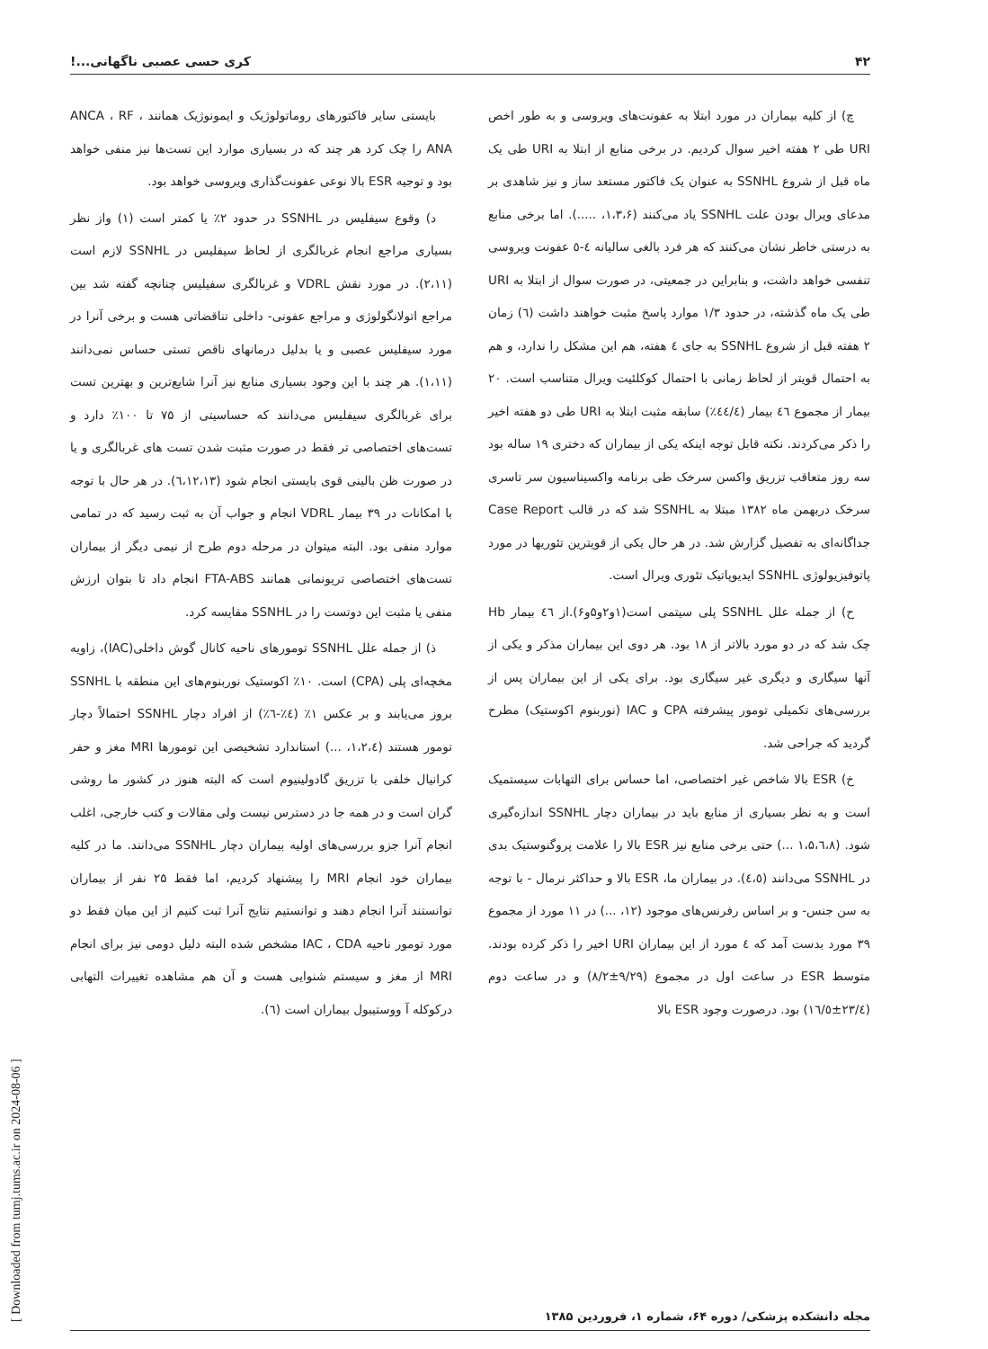۴۲ کری حسی عصبی ناگهانی...!
چ) از کلیه بیماران در مورد ابتلا به عفونت‌های ویروسی و به طور اخص URI طی ۲ هفته اخیر سوال کردیم. در برخی منابع از ابتلا به URI طی یک ماه قبل از شروع SSNHL به عنوان یک فاکتور مستعد ساز و نیز شاهدی بر مدعای ویرال بودن علت SSNHL یاد می‌کنند (۱،۳،۶، .....). اما برخی منابع به درستی خاطر نشان می‌کنند که هر فرد بالغی سالیانه ٤-٥ عفونت ویروسی تنفسی خواهد داشت، و بنابراین در جمعیتی، در صورت سوال از ابتلا به URI طی یک ماه گذشته، در حدود ۱/۳ موارد پاسخ مثبت خواهند داشت (٦) زمان ۲ هفته قبل از شروع SSNHL به جای ٤ هفته، هم این مشکل را ندارد، و هم به احتمال قویتر از لحاظ زمانی با احتمال کوکلئیت ویرال متناسب است. ۲۰ بیمار از مجموع ٤٦ بیمار (٤٤/٤٪) سابقه مثبت ابتلا به URI طی دو هفته اخیر را ذکر می‌کردند. نکته قابل توجه اینکه یکی از بیماران که دختری ۱۹ ساله بود سه روز متعاقب تزریق واکسن سرخک طی برنامه واکسیناسیون سر تاسری سرخک دربهمن ماه ۱۳۸۲ مبتلا به SSNHL شد که در قالب Case Report جداگانه‌ای به تفصیل گزارش شد. در هر حال یکی از قویترین تئوریها در مورد پاتوفیزیولوژی SSNHL ایدیوپاتیک تئوری ویرال است.
ح) از جمله علل SSNHL پلی سیتمی است(۱و۲و۵و۶).از ٤٦ بیمار Hb چک شد که در دو مورد بالاتر از ۱۸ بود. هر دوی این بیماران مذکر و یکی از آنها سیگاری و دیگری غیر سیگاری بود. برای یکی از این بیماران پس از بررسی‌های تکمیلی تومور پیشرفته CPA و IAC (نوربنوم اکوستیک) مطرح گردید که جراحی شد.
خ) ESR بالا شاخص غیر اختصاصی، اما حساس برای التهابات سیستمیک است و به نظر بسیاری از منابع باید در بیماران دچار SSNHL اندازه‌گیری شود. (۱،۵،٦،۸ ...) حتی برخی منابع نیز ESR بالا را علامت پروگنوستیک بدی در SSNHL می‌دانند (٤،٥). در بیماران ما، ESR بالا و حداکثر نرمال - با توجه به سن جنس- و بر اساس رفرنس‌های موجود (۱۲، ...) در ۱۱ مورد از مجموع ۳۹ مورد بدست آمد که ٤ مورد از این بیماران URI اخیر را ذکر کرده بودند. متوسط ESR در ساعت اول در مجموع (۹/۲۹±۸/۲) و در ساعت دوم (۲۳/٤±۱٦/٥) بود. درصورت وجود ESR بالا
بایستی سایر فاکتورهای روماتولوژیک و ایمونوژیک همانند ANCA ، RF ، ANA را چک کرد هر چند که در بسیاری موارد این تست‌ها نیز منفی خواهد بود و توجیه ESR بالا نوعی عفونت‌گذاری ویروسی خواهد بود.
د) وقوع سیفلیس در SSNHL در حدود ۲٪ یا کمتر است (۱) واز نظر بسیاری مراجع انجام غربالگری از لحاظ سیفلیس در SSNHL لازم است (۲،۱۱). در مورد نقش VDRL و غربالگری سفیلیس چنانچه گفته شد بین مراجع اتولانگولوژی و مراجع عفونی- داخلی تناقضاتی هست و برخی آنرا در مورد سیفلیس عصبی و یا بدلیل درمانهای ناقص تستی حساس نمی‌دانند (۱،۱۱). هر چند با این وجود بسیاری منابع نیز آنرا شایع‌ترین و بهترین تست برای غربالگری سیفلیس می‌دانند که حساسیتی از ۷۵ تا ۱۰۰٪ دارد و تست‌های اختصاصی تر فقط در صورت مثبت شدن تست های غربالگری و یا در صورت ظن بالینی قوی بایستی انجام شود (٦،۱۲،۱۳). در هر حال با توجه با امکانات در ۳۹ بیمار VDRL انجام و جواب آن به ثبت رسید که در تمامی موارد منفی بود. البته میتوان در مرحله دوم طرح از نیمی دیگر از بیماران تست‌های اختصاصی تریونمانی همانند FTA-ABS انجام داد تا بتوان ارزش منفی یا مثبت این دوتست را در SSNHL مقایسه کرد.
ذ) از جمله علل SSNHL تومورهای ناحیه کانال گوش داخلی(IAC)، زاویه مخچه‌ای پلی (CPA) است. ۱۰٪ اکوستیک نوربنوم‌های این منطقه با SSNHL بروز می‌یابند و بر عکس ۱٪ (٤٪-٦٪) از افراد دچار SSNHL احتمالاً دچار تومور هستند (۱،۲،٤، ...) استاندارد تشخیصی این تومورها MRI مغز و حفر کرانیال خلفی با تزریق گادولینیوم است که البته هنوز در کشور ما روشی گران است و در همه جا در دسترس نیست ولی مقالات و کتب خارجی، اغلب انجام آنرا جزو بررسی‌های اولیه بیماران دچار SSNHL می‌دانند. ما در کلیه بیماران خود انجام MRI را پیشنهاد کردیم، اما فقط ۲۵ نفر از بیماران توانستند آنرا انجام دهند و توانستیم نتایج آنرا ثبت کنیم از این میان فقط دو مورد تومور ناحیه IAC ، CDA مشخص شده البته دلیل دومی نیز برای انجام MRI از مغز و سیستم شنوایی هست و آن هم مشاهده تغییرات التهابی درکوکله آ ووستیبول بیماران است (٦).
مجله دانشکده پزشکی/ دوره ۶۴، شماره ۱، فروردین ۱۳۸۵
[ Downloaded from tumj.tums.ac.ir on 2024-08-06 ]